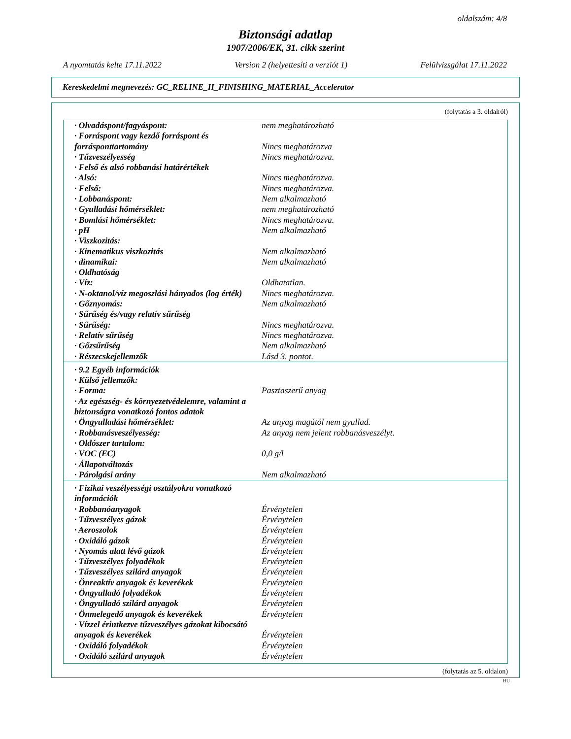oldalszám: 4/8
Biztonsági adatlap
1907/2006/EK, 31. cikk szerint
A nyomtatás kelte 17.11.2022 Version 2 (helyettesíti a verziót 1) Felülvizsgálat 17.11.2022
Kereskedelmi megnevezés: GC_RELINE_II_FINISHING_MATERIAL_Accelerator
(folytatás a 3. oldalról)
| · Olvadáspont/fagyáspont: | nem meghatározható |
| · Forráspont vagy kezdő forráspont és forrásponttartomány | Nincs meghatározva |
| · Tűzveszélyesség | Nincs meghatározva. |
| · Felső és alsó robbanási határértékek | |
| · Alsó: | Nincs meghatározva. |
| · Felső: | Nincs meghatározva. |
| · Lobbanáspont: | Nem alkalmazható |
| · Gyulladási hőmérséklet: | nem meghatározható |
| · Bomlási hőmérséklet: | Nincs meghatározva. |
| · pH | Nem alkalmazható |
| · Viszkozitás: | |
| · Kinematikus viszkozitás | Nem alkalmazható |
| · dinamikai: | Nem alkalmazható |
| · Oldhatóság | |
| · Víz: | Oldhatatlan. |
| · N-oktanol/víz megoszlási hányados (log érték) | Nincs meghatározva. |
| · Gőznyomás: | Nem alkalmazható |
| · Sűrűség és/vagy relatív sűrűség | |
| · Sűrűség: | Nincs meghatározva. |
| · Relatív sűrűség | Nincs meghatározva. |
| · Gőzsűrűség | Nem alkalmazható |
| · Részecskejellemzők | Lásd 3. pontot. |
| · 9.2 Egyéb információk | |
| · Külső jellemzők: | |
| · Forma: | Pasztaszerű anyag |
| · Az egészség- és környezetvédelemre, valamint a biztonságra vonatkozó fontos adatok | |
| · Öngyulladási hőmérséklet: | Az anyag magától nem gyullad. |
| · Robbanásveszélyesség: | Az anyag nem jelent robbanásveszélyt. |
| · Oldószer tartalom: | |
| · VOC (EC) | 0,0 g/l |
| · Állapotváltozás | |
| · Párolgási arány | Nem alkalmazható |
| · Fizikai veszélyességi osztályokra vonatkozó információk | |
| · Robbanóanyagok | Érvénytelen |
| · Tűzveszélyes gázok | Érvénytelen |
| · Aeroszolok | Érvénytelen |
| · Oxidáló gázok | Érvénytelen |
| · Nyomás alatt lévő gázok | Érvénytelen |
| · Tűzveszélyes folyadékok | Érvénytelen |
| · Tűzveszélyes szilárd anyagok | Érvénytelen |
| · Önreaktív anyagok és keverékek | Érvénytelen |
| · Öngyulladó folyadékok | Érvénytelen |
| · Öngyulladó szilárd anyagok | Érvénytelen |
| · Önmelegedő anyagok és keverékek | Érvénytelen |
| · Vízzel érintkezve tűzveszélyes gázokat kibocsátó anyagok és keverékek | Érvénytelen |
| · Oxidáló folyadékok | Érvénytelen |
| · Oxidáló szilárd anyagok | Érvénytelen |
(folytatás az 5. oldalon)
HU